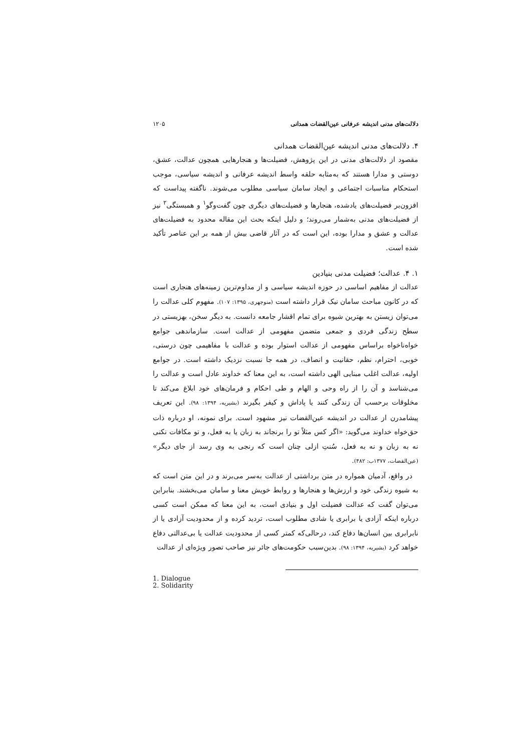دلالت‌های مدنی اندیشه عرفانی عین‌القضات همدانی ۱۲۰۵
۴. دلالت‌های مدنی اندیشه عین‌القضات همدانی
مقصود از دلالت‌های مدنی در این پژوهش، فضیلت‌ها و هنجارهایی همچون عدالت، عشق، دوستی و مدارا هستند که به‌مثابه حلقه واسط اندیشه عرفانی و اندیشه سیاسی، موجب استحکام مناسبات اجتماعی و ایجاد سامان سیاسی مطلوب می‌شوند. ناگفته پیداست که افزون‌بر فضیلت‌های یادشده، هنجارها و فضیلت‌های دیگری چون گفت‌وگو<sup>۱</sup> و همبستگی<sup>۲</sup> نیز از فضیلت‌های مدنی به‌شمار می‌روند؛ و دلیل اینکه بحث این مقاله محدود به فضیلت‌های عدالت و عشق و مدارا بوده، این است که در آثار قاضی بیش از همه بر این عناصر تأکید شده است.
۱. ۴. عدالت؛ فضیلت مدنی بنیادین
عدالت از مفاهیم اساسی در حوزه اندیشه سیاسی و از مداوم‌ترین زمینه‌های هنجاری است که در کانون مباحث سامان نیک قرار داشته است (منوچهری، ۱۳۹۵: ۱۰۷). مفهوم کلی عدالت را می‌توان زیستن به بهترین شیوه برای تمام اقشار جامعه دانست. به دیگر سخن، بهزیستی در سطح زندگی فردی و جمعی متضمن مفهومی از عدالت است. سازماندهی جوامع خواه‌ناخواه براساس مفهومی از عدالت استوار بوده و عدالت با مفاهیمی چون درستی، خوبی، احترام، نظم، حقانیت و انصاف، در همه جا نسبت نزدیک داشته است. در جوامع اولیه، عدالت اغلب مبنایی الهی داشته است، به این معنا که خداوند عادل است و عدالت را می‌شناسد و آن را از راه وحی و الهام و طی احکام و فرمان‌های خود ابلاغ می‌کند تا مخلوقات برحسب آن زندگی کنند یا پاداش و کیفر بگیرند (بشیریه، ۱۳۹۴: ۹۸). این تعریف پیشامدرن از عدالت در اندیشه عین‌القضات نیز مشهود است. برای نمونه، او درباره ذات حق‌خواه خداوند می‌گوید: «اگر کس مثلاً تو را برنجاند به زبان یا به فعل، و تو مکافات نکنی نه به زبان و نه به فعل، سُنتِ ازلی چنان است که رنجی به وی رسد از جای دیگر» (عین‌القضات، ۱۳۷۷ب: ۴۸۲).
در واقع، آدمیان همواره در متن برداشتی از عدالت به‌سر می‌برند و در این متن است که به شیوه زندگی خود و ارزش‌ها و هنجارها و روابط خویش معنا و سامان می‌بخشند. بنابراین می‌توان گفت که عدالت فضیلت اول و بنیادی است، به این معنا که ممکن است کسی درباره اینکه آزادی یا برابری یا شادی مطلوب است، تردید کرده و از محدودیت آزادی یا از نابرابری بین انسان‌ها دفاع کند، درحالی‌که کمتر کسی از محدودیت عدالت یا بی‌عدالتی دفاع خواهد کرد (بشیریه، ۱۳۹۴: ۹۸). بدین‌سبب حکومت‌های جائر نیز صاحب تصور ویژه‌ای از عدالت
1. Dialogue
2. Solidarity